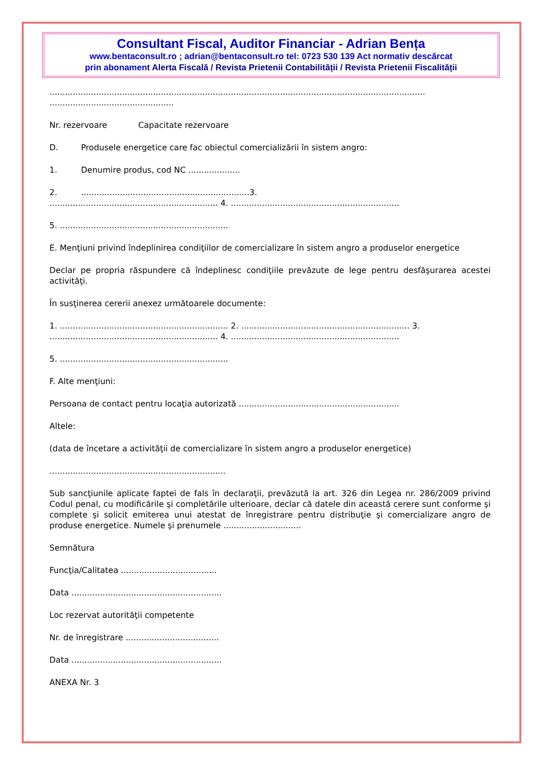Consultant Fiscal, Auditor Financiar - Adrian Bența
www.bentaconsult.ro ; adrian@bentaconsult.ro tel: 0723 530 139 Act normativ descărcat
prin abonament Alerta Fiscală / Revista Prietenii Contabilității / Revista Prietenii Fiscalității
.................................................................................................................................................
................................................
Nr. rezervoare Capacitate rezervoare
D. Produsele energetice care fac obiectul comercializării în sistem angro:
1. Denumire produs, cod NC ....................
2..................................................................3.
................................................................. 4. .................................................................
5. .................................................................
E. Menţiuni privind îndeplinirea condiţiilor de comercializare în sistem angro a produselor energetice
Declar pe propria răspundere că îndeplinesc condiţiile prevăzute de lege pentru desfăşurarea acestei activităţi.
În susţinerea cererii anexez următoarele documente:
1. ................................................................. 2. ................................................................. 3.
................................................................. 4. .................................................................
5. .................................................................
F. Alte menţiuni:
Persoana de contact pentru locaţia autorizată ..............................................................
Altele:
(data de încetare a activităţii de comercializare în sistem angro a produselor energetice)
....................................................................
Sub sancţiunile aplicate faptei de fals în declaraţii, prevăzută la art. 326 din Legea nr. 286/2009 privind Codul penal, cu modificările şi completările ulterioare, declar că datele din această cerere sunt conforme şi complete şi solicit emiterea unui atestat de înregistrare pentru distribuţie şi comercializare angro de produse energetice. Numele şi prenumele ..............................
Semnătura
Funcţia/Calitatea .....................................
Data ..........................................................
Loc rezervat autorităţii competente
Nr. de înregistrare ....................................
Data ..........................................................
ANEXA Nr. 3